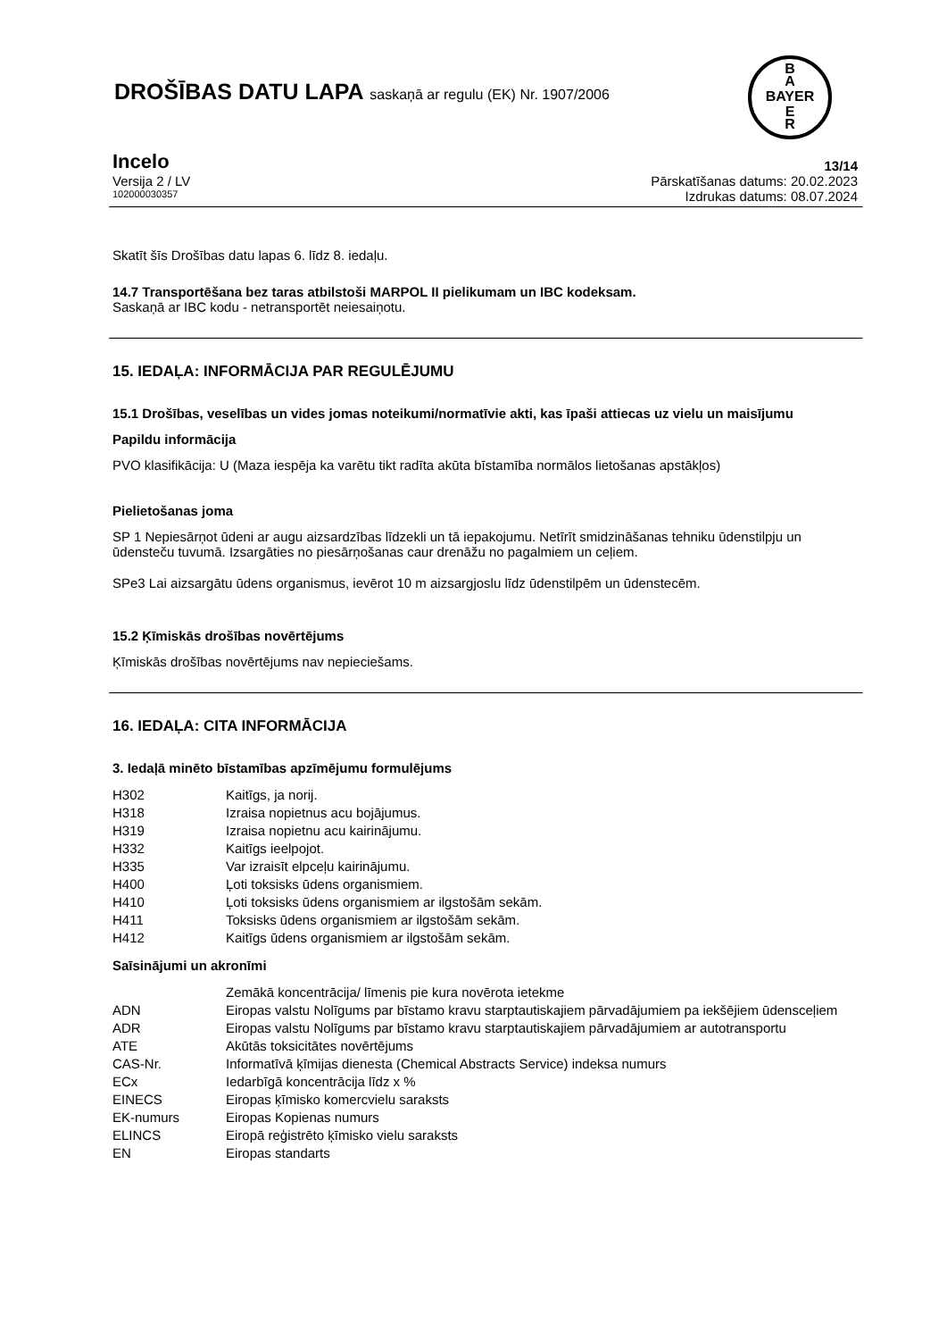DROŠĪBAS DATU LAPA saskaņā ar regulu (EK) Nr. 1907/2006
B
A
BAYER
E
R
Incelo 13/14
Versija 2 / LV Pārskatīšanas datums: 20.02.2023
102000030357 Izdrukas datums: 08.07.2024
Skatīt šīs Drošības datu lapas 6. līdz 8. iedaļu.
14.7 Transportēšana bez taras atbilstoši MARPOL II pielikumam un IBC kodeksam.
Saskaņā ar IBC kodu - netransportēt neiesaiņotu.
15. IEDAĻA: INFORMĀCIJA PAR REGULĒJUMU
15.1 Drošības, veselības un vides jomas noteikumi/normatīvie akti, kas īpaši attiecas uz vielu un maisījumu
Papildu informācija
PVO klasifikācija: U (Maza iespēja ka varētu tikt radīta akūta bīstamība normālos lietošanas apstākļos)
Pielietošanas joma
SP 1 Nepiesārņot ūdeni ar augu aizsardzības līdzekli un tā iepakojumu. Netīrīt smidzināšanas tehniku ūdenstilpju un ūdensteču tuvumā. Izsargāties no piesārņošanas caur drenāžu no pagalmiem un ceļiem.
SPe3 Lai aizsargātu ūdens organismus, ievērot 10 m aizsargjoslu līdz ūdenstilpēm un ūdenstecēm.
15.2 Ķīmiskās drošības novērtējums
Ķīmiskās drošības novērtējums nav nepieciešams.
16. IEDAĻA: CITA INFORMĀCIJA
3. Iedaļā minēto bīstamības apzīmējumu formulējums
H302 Kaitīgs, ja norij.
H318 Izraisa nopietnus acu bojājumus.
H319 Izraisa nopietnu acu kairinājumu.
H332 Kaitīgs ieelpojot.
H335 Var izraisīt elpceļu kairinājumu.
H400 Ļoti toksisks ūdens organismiem.
H410 Ļoti toksisks ūdens organismiem ar ilgstošām sekām.
H411 Toksisks ūdens organismiem ar ilgstošām sekām.
H412 Kaitīgs ūdens organismiem ar ilgstošām sekām.
Saīsinājumi un akronīmi
Zemākā koncentrācija/ līmenis pie kura novērota ietekme
ADN Eiropas valstu Nolīgums par bīstamo kravu starptautiskajiem pārvadājumiem pa iekšējiem ūdensceļiem
ADR Eiropas valstu Nolīgums par bīstamo kravu starptautiskajiem pārvadājumiem ar autotransportu
ATE Akūtās toksicitātes novērtējums
CAS-Nr. Informatīvā ķīmijas dienesta (Chemical Abstracts Service) indeksa numurs
ECx Iedarbīgā koncentrācija līdz x %
EINECS Eiropas ķīmisko komercvielu saraksts
EK-numurs Eiropas Kopienas numurs
ELINCS Eiropā reģistrēto ķīmisko vielu saraksts
EN Eiropas standarts